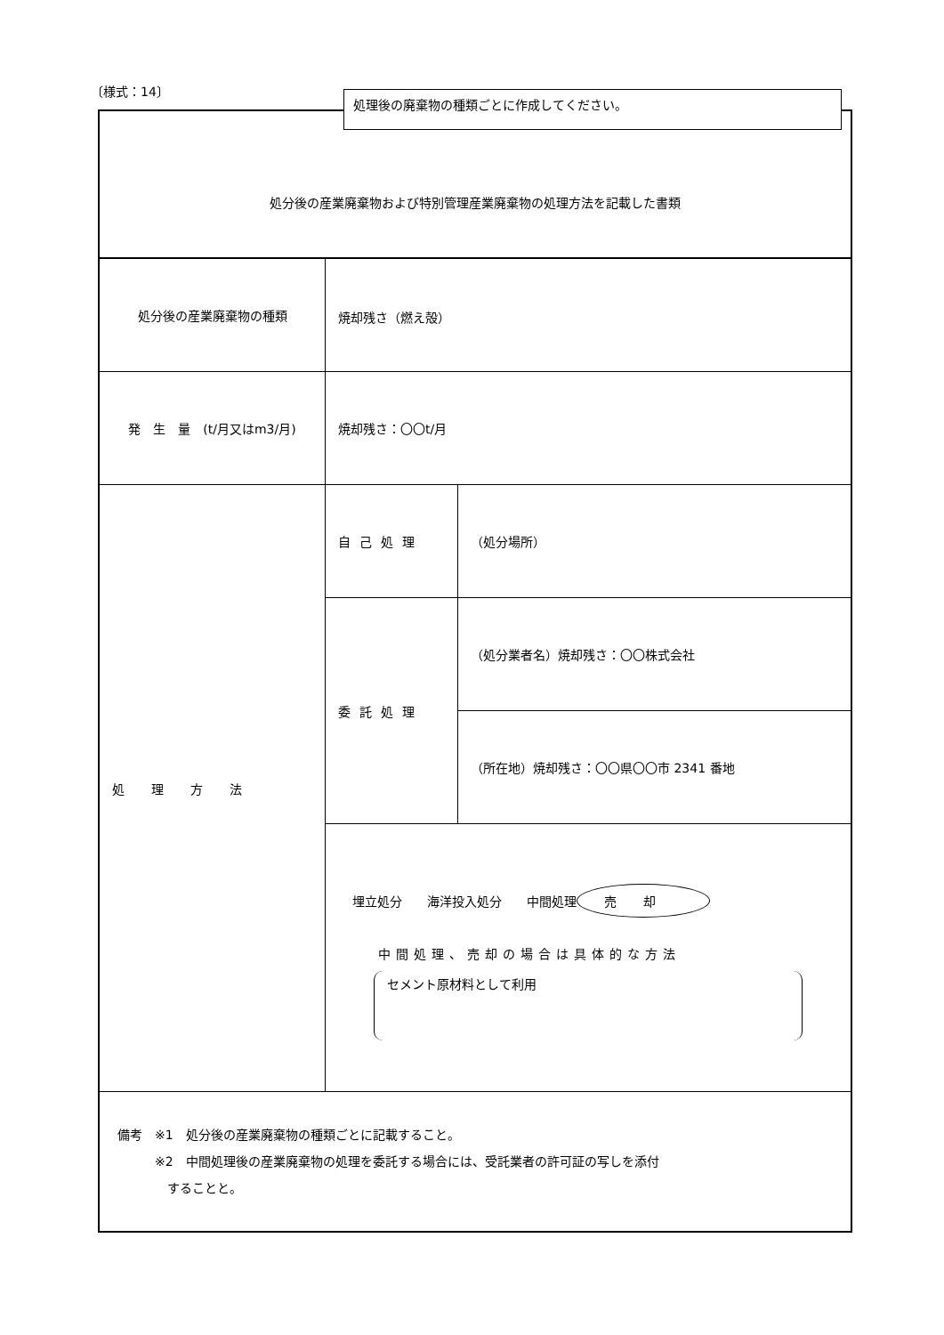〔様式：14〕 処理後の廃棄物の種類ごとに作成してください。
| 処分後の産業廃棄物および特別管理産業廃棄物の処理方法を記載した書類 | | |
| 処分後の産業廃棄物の種類 | 焼却残さ（燃え殻） | |
| 発 生 量 (t/月又はm3/月) | 焼却残さ：〇〇t/月 | |
| 処理方法 | 自己処理 | （処分場所） |
| | 委託処理 | （処分業者名）焼却残さ：〇〇株式会社 |
| | | （所在地）焼却残さ：〇〇県〇〇市 2341 番地 |
| | 埋立処分 海洋投入処分 中間処理 売却 中間処理、売却の場合は具体的な方法 セメント原材料として利用 | |
| 備考 ※1 処分後の産業廃棄物の種類ごとに記載すること。 ※2 中間処理後の産業廃棄物の処理を委託する場合には、受託業者の許可証の写しを添付 することと。 | | |